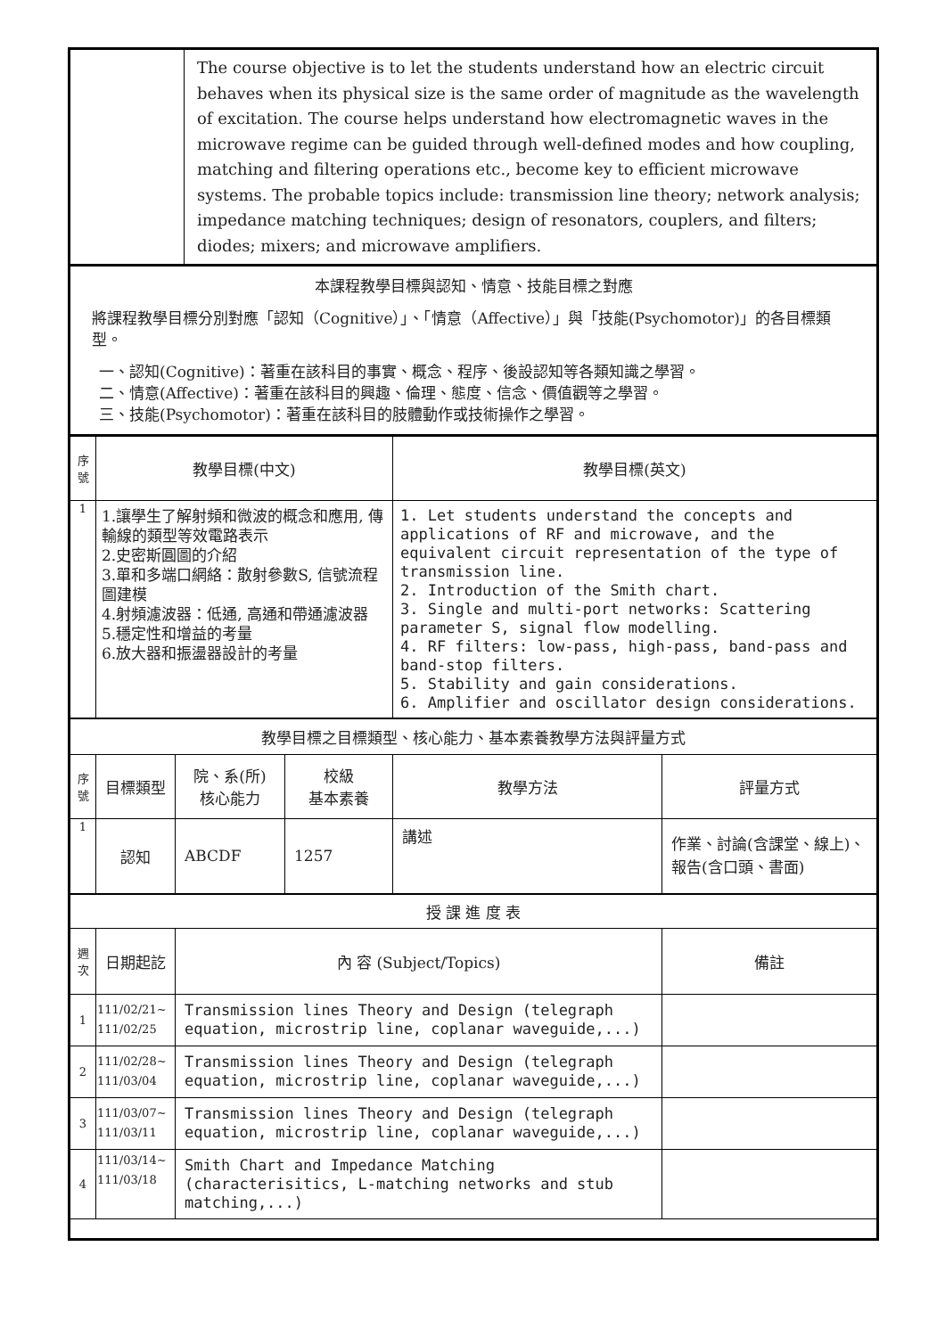| | The course objective is to let the students understand how an electric circuit behaves when its physical size is the same order of magnitude as the wavelength of excitation. The course helps understand how electromagnetic waves in the microwave regime can be guided through well-defined modes and how coupling, matching and filtering operations etc., become key to efficient microwave systems. The probable topics include: transmission line theory; network analysis; impedance matching techniques; design of resonators, couplers, and filters; diodes; mixers; and microwave amplifiers. |
| 本課程教學目標與認知、情意、技能目標之對應 將課程教學目標分別對應「認知（Cognitive）」、「情意（Affective）」與「技能(Psychomotor)」的各目標類型。 一、認知(Cognitive)：著重在該科目的事實、概念、程序、後設認知等各類知識之學習。 二、情意(Affective)：著重在該科目的興趣、倫理、態度、信念、價值觀等之學習。 三、技能(Psychomotor)：著重在該科目的肢體動作或技術操作之學習。 |
| 序 號 | 教學目標(中文) | 教學目標(英文) |
| 1 | 1.讓學生了解射頻和微波的概念和應用, 傳輸線的類型等效電路表示 2.史密斯圓圖的介紹 3.單和多端口網絡：散射參數S, 信號流程圖建模 4.射頻濾波器：低通, 高通和帶通濾波器 5.穩定性和增益的考量 6.放大器和振盪器設計的考量 | 1. Let students understand the concepts and applications of RF and microwave, and the equivalent circuit representation of the type of transmission line. 2. Introduction of the Smith chart. 3. Single and multi-port networks: Scattering parameter S, signal flow modelling. 4. RF filters: low-pass, high-pass, band-pass and band-stop filters. 5. Stability and gain considerations. 6. Amplifier and oscillator design considerations. |
| 教學目標之目標類型、核心能力、基本素養教學方法與評量方式 | | | | | |
| 序 號 | 目標類型 | 院、系(所) 核心能力 | 校級 基本素養 | 教學方法 | 評量方式 |
| 1 | 認知 | ABCDF | 1257 | 講述 | 作業、討論(含課堂、線上)、報告(含口頭、書面) |
| 授 課 進 度 表 | | | |
| 週 次 | 日期起訖 | 內 容 (Subject/Topics) | 備註 |
| 1 | 111/02/21~ 111/02/25 | Transmission lines Theory and Design (telegraph equation, microstrip line, coplanar waveguide,...) | |
| 2 | 111/02/28~ 111/03/04 | Transmission lines Theory and Design (telegraph equation, microstrip line, coplanar waveguide,...) | |
| 3 | 111/03/07~ 111/03/11 | Transmission lines Theory and Design (telegraph equation, microstrip line, coplanar waveguide,...) | |
| 4 | 111/03/14~ 111/03/18 | Smith Chart and Impedance Matching (characterisitics, L-matching networks and stub matching,...) | |